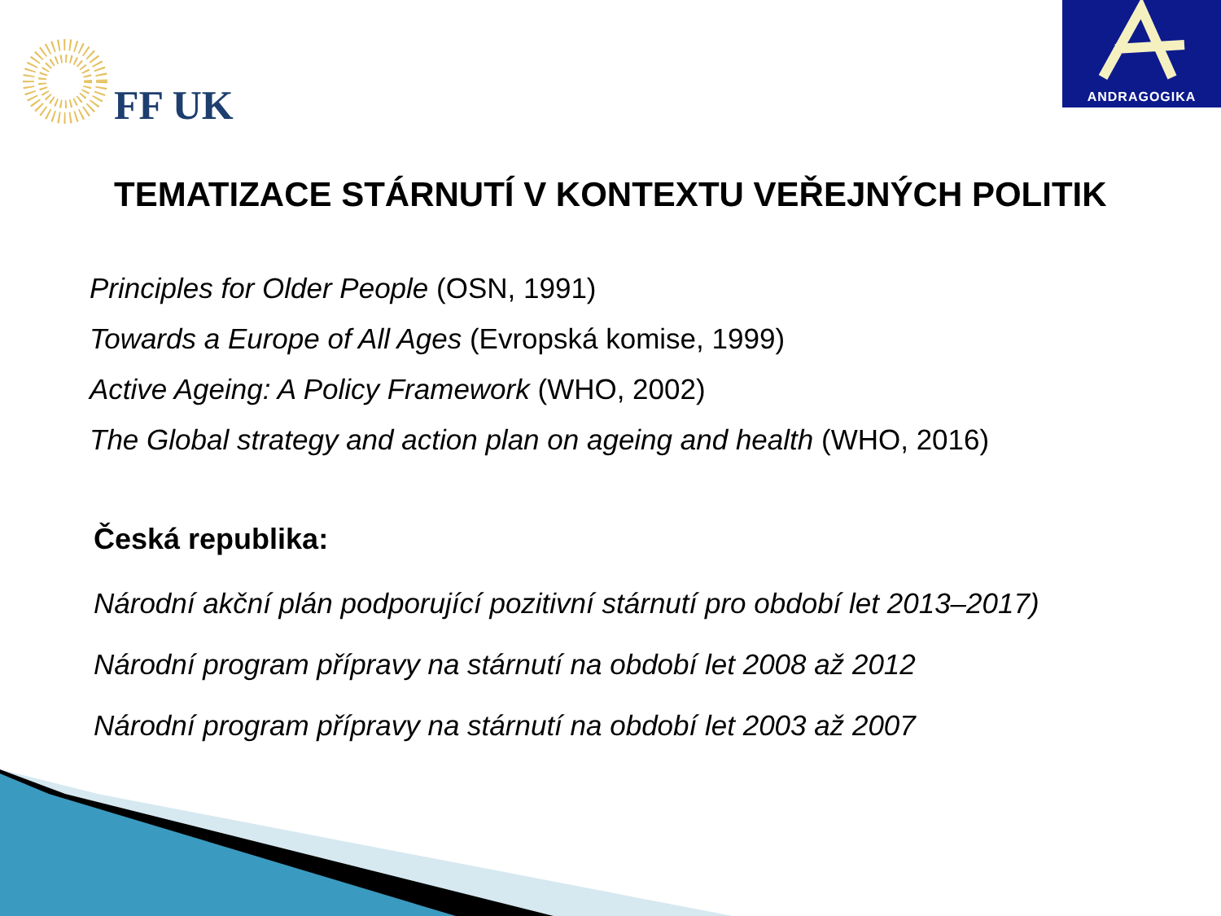FF UK
ANDRAGOGIKA
TEMATIZACE STÁRNUTÍ V KONTEXTU VEŘEJNÝCH POLITIK
Principles for Older People (OSN, 1991)
Towards a Europe of All Ages (Evropská komise, 1999)
Active Ageing: A Policy Framework (WHO, 2002)
The Global strategy and action plan on ageing and health (WHO, 2016)
Česká republika:
Národní akční plán podporující pozitivní stárnutí pro období let 2013–2017)
Národní program přípravy na stárnutí na období let 2008 až 2012
Národní program přípravy na stárnutí na období let 2003 až 2007